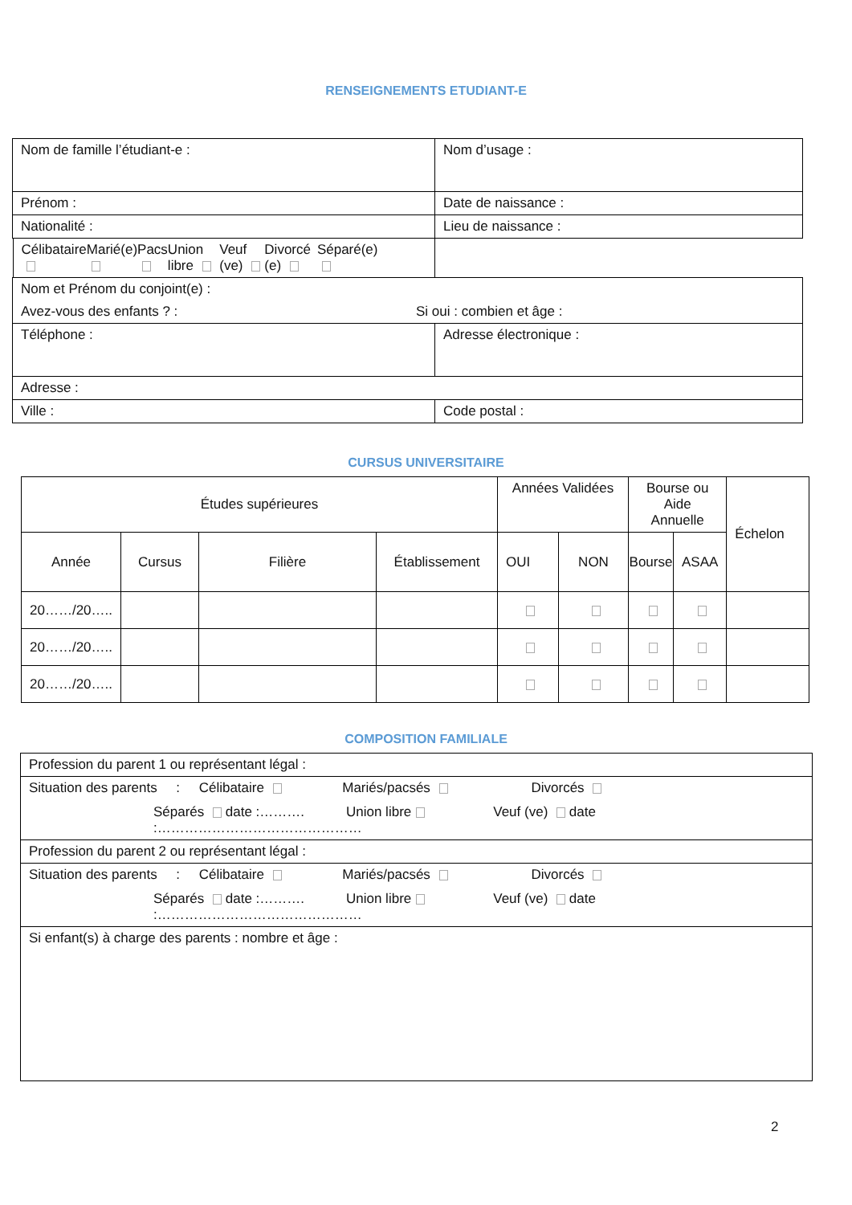RENSEIGNEMENTS ETUDIANT-E
| Nom de famille l’étudiant-e : | Nom d’usage : |
| Prénom : | Date de naissance : |
| Nationalité : | Lieu de naissance : |
| Célibataire Marié(e) Pacs Union libre Veuf (ve) Divorcé (e) Séparé(e) | |
| Nom et Prénom du conjoint(e) : Avez-vous des enfants ? : Si oui : combien et âge : | |
| Téléphone : | Adresse électronique : |
| Adresse : | |
| Ville : | Code postal : |
CURSUS UNIVERSITAIRE
| Études supérieures | | | | Années Validées | | Bourse ou Aide Annuelle | | Échelon |
| --- | --- | --- | --- | --- | --- | --- | --- | --- |
| Année | Cursus | Filière | Établissement | OUI | NON | Bourse | ASAA | |
| 20……/20….. | | | | | | | | |
| 20……/20….. | | | | | | | | |
| 20……/20….. | | | | | | | | |
COMPOSITION FAMILIALE
| Profession du parent 1 ou représentant légal : |
| Situation des parents : Célibataire Mariés/pacsés Divorcés Séparés date :………. Union libre Veuf (ve) date :……………………………………… |
| Profession du parent 2 ou représentant légal : |
| Situation des parents : Célibataire Mariés/pacsés Divorcés Séparés date :………. Union libre Veuf (ve) date :……………………………………… |
| Si enfant(s) à charge des parents : nombre et âge : |
2